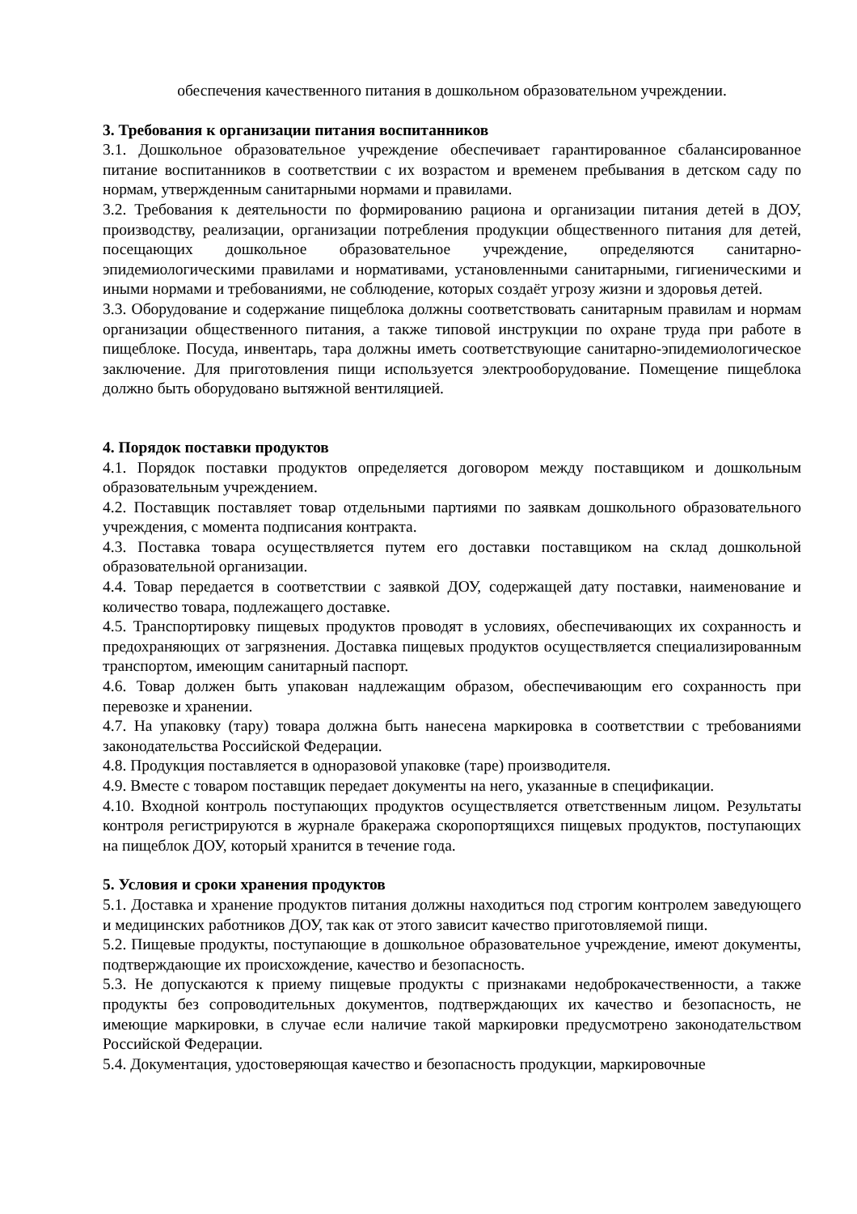обеспечения качественного питания в дошкольном образовательном учреждении.
3. Требования к организации питания воспитанников
3.1. Дошкольное образовательное учреждение обеспечивает гарантированное сбалансированное питание воспитанников в соответствии с их возрастом и временем пребывания в детском саду по нормам, утвержденным санитарными нормами и правилами.
3.2. Требования к деятельности по формированию рациона и организации питания детей в ДОУ, производству, реализации, организации потребления продукции общественного питания для детей, посещающих дошкольное образовательное учреждение, определяются санитарно-эпидемиологическими правилами и нормативами, установленными санитарными, гигиеническими и иными нормами и требованиями, не соблюдение, которых создаёт угрозу жизни и здоровья детей.
3.3. Оборудование и содержание пищеблока должны соответствовать санитарным правилам и нормам организации общественного питания, а также типовой инструкции по охране труда при работе в пищеблоке. Посуда, инвентарь, тара должны иметь соответствующие санитарно-эпидемиологическое заключение. Для приготовления пищи используется электрооборудование. Помещение пищеблока должно быть оборудовано вытяжной вентиляцией.
4. Порядок поставки продуктов
4.1. Порядок поставки продуктов определяется договором между поставщиком и дошкольным образовательным учреждением.
4.2. Поставщик поставляет товар отдельными партиями по заявкам дошкольного образовательного учреждения, с момента подписания контракта.
4.3. Поставка товара осуществляется путем его доставки поставщиком на склад дошкольной образовательной организации.
4.4. Товар передается в соответствии с заявкой ДОУ, содержащей дату поставки, наименование и количество товара, подлежащего доставке.
4.5. Транспортировку пищевых продуктов проводят в условиях, обеспечивающих их сохранность и предохраняющих от загрязнения. Доставка пищевых продуктов осуществляется специализированным транспортом, имеющим санитарный паспорт.
4.6. Товар должен быть упакован надлежащим образом, обеспечивающим его сохранность при перевозке и хранении.
4.7. На упаковку (тару) товара должна быть нанесена маркировка в соответствии с требованиями законодательства Российской Федерации.
4.8. Продукция поставляется в одноразовой упаковке (таре) производителя.
4.9. Вместе с товаром поставщик передает документы на него, указанные в спецификации.
4.10. Входной контроль поступающих продуктов осуществляется ответственным лицом. Результаты контроля регистрируются в журнале бракеража скоропортящихся пищевых продуктов, поступающих на пищеблок ДОУ, который хранится в течение года.
5. Условия и сроки хранения продуктов
5.1. Доставка и хранение продуктов питания должны находиться под строгим контролем заведующего и медицинских работников ДОУ, так как от этого зависит качество приготовляемой пищи.
5.2. Пищевые продукты, поступающие в дошкольное образовательное учреждение, имеют документы, подтверждающие их происхождение, качество и безопасность.
5.3. Не допускаются к приему пищевые продукты с признаками недоброкачественности, а также продукты без сопроводительных документов, подтверждающих их качество и безопасность, не имеющие маркировки, в случае если наличие такой маркировки предусмотрено законодательством Российской Федерации.
5.4. Документация, удостоверяющая качество и безопасность продукции, маркировочные